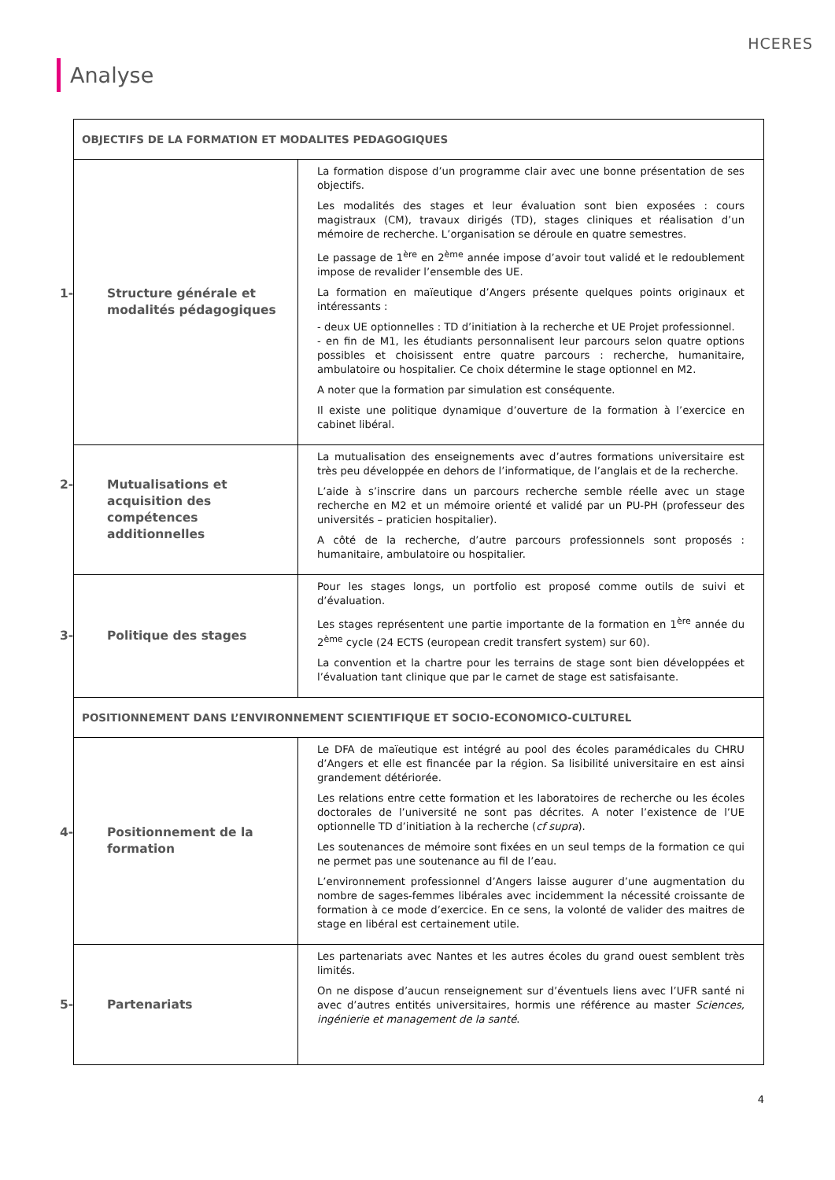HCERES
Analyse
| OBJECTIFS DE LA FORMATION ET MODALITES PEDAGOGIQUES | |
| 1- Structure générale et modalités pédagogiques | La formation dispose d’un programme clair avec une bonne présentation de ses objectifs. Les modalités des stages et leur évaluation sont bien exposées : cours magistraux (CM), travaux dirigés (TD), stages cliniques et réalisation d’un mémoire de recherche. L’organisation se déroule en quatre semestres. Le passage de 1<sup>ère</sup> en 2<sup>ème</sup> année impose d’avoir tout validé et le redoublement impose de revalider l’ensemble des UE. La formation en maïeutique d’Angers présente quelques points originaux et intéressants : - deux UE optionnelles : TD d’initiation à la recherche et UE Projet professionnel. - en fin de M1, les étudiants personnalisent leur parcours selon quatre options possibles et choisissent entre quatre parcours : recherche, humanitaire, ambulatoire ou hospitalier. Ce choix détermine le stage optionnel en M2. A noter que la formation par simulation est conséquente. Il existe une politique dynamique d’ouverture de la formation à l’exercice en cabinet libéral. |
| 2- Mutualisations et acquisition des compétences additionnelles | La mutualisation des enseignements avec d’autres formations universitaire est très peu développée en dehors de l’informatique, de l’anglais et de la recherche. L’aide à s’inscrire dans un parcours recherche semble réelle avec un stage recherche en M2 et un mémoire orienté et validé par un PU-PH (professeur des universités – praticien hospitalier). A côté de la recherche, d’autre parcours professionnels sont proposés : humanitaire, ambulatoire ou hospitalier. |
| 3- Politique des stages | Pour les stages longs, un portfolio est proposé comme outils de suivi et d’évaluation. Les stages représentent une partie importante de la formation en 1<sup>ère</sup> année du 2<sup>ème</sup> cycle (24 ECTS (european credit transfert system) sur 60). La convention et la chartre pour les terrains de stage sont bien développées et l’évaluation tant clinique que par le carnet de stage est satisfaisante. |
| POSITIONNEMENT DANS L’ENVIRONNEMENT SCIENTIFIQUE ET SOCIO-ECONOMICO-CULTUREL | |
| 4- Positionnement de la formation | Le DFA de maïeutique est intégré au pool des écoles paramédicales du CHRU d’Angers et elle est financée par la région. Sa lisibilité universitaire en est ainsi grandement détériorée. Les relations entre cette formation et les laboratoires de recherche ou les écoles doctorales de l’université ne sont pas décrites. A noter l’existence de l’UE optionnelle TD d’initiation à la recherche ( cf supra ). Les soutenances de mémoire sont fixées en un seul temps de la formation ce qui ne permet pas une soutenance au fil de l’eau. L’environnement professionnel d’Angers laisse augurer d’une augmentation du nombre de sages-femmes libérales avec incidemment la nécessité croissante de formation à ce mode d’exercice. En ce sens, la volonté de valider des maitres de stage en libéral est certainement utile. |
| 5- Partenariats | Les partenariats avec Nantes et les autres écoles du grand ouest semblent très limités. On ne dispose d’aucun renseignement sur d’éventuels liens avec l’UFR santé ni avec d’autres entités universitaires, hormis une référence au master Sciences, ingénierie et management de la santé . |
4